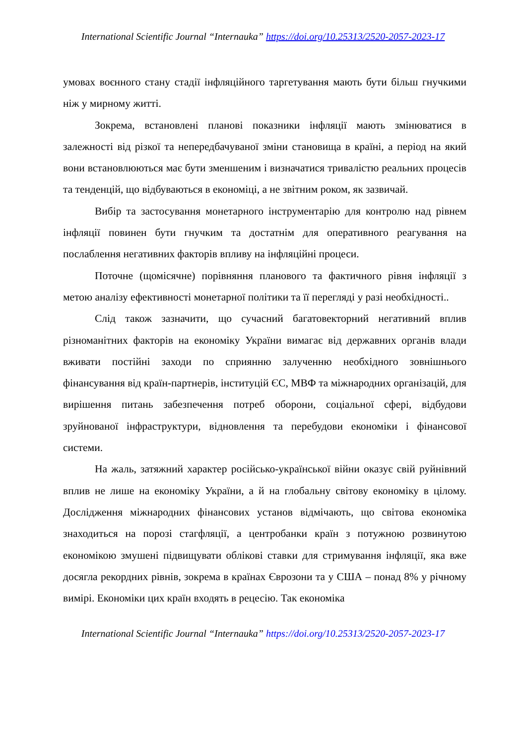International Scientific Journal “Internauka” https://doi.org/10.25313/2520-2057-2023-17
умовах воєнного стану стадії інфляційного таргетування мають бути більш гнучкими ніж у мирному житті.
Зокрема, встановлені планові показники інфляції мають змінюватися в залежності від різкої та непередбачуваної зміни становища в країні, а період на який вони встановлюються має бути зменшеним і визначатися тривалістю реальних процесів та тенденцій, що відбуваються в економіці, а не звітним роком, як зазвичай.
Вибір та застосування монетарного інструментарію для контролю над рівнем інфляції повинен бути гнучким та достатнім для оперативного реагування на послаблення негативних факторів впливу на інфляційні процеси.
Поточне (щомісячне) порівняння планового та фактичного рівня інфляції з метою аналізу ефективності монетарної політики та її перегляді у разі необхідності..
Слід також зазначити, що сучасний багатовекторний негативний вплив різноманітних факторів на економіку України вимагає від державних органів влади вживати постійні заходи по сприянню залученню необхідного зовнішнього фінансування від країн-партнерів, інституцій ЄС, МВФ та міжнародних організацій, для вирішення питань забезпечення потреб оборони, соціальної сфері, відбудови зруйнованої інфраструктури, відновлення та перебудови економіки і фінансової системи.
На жаль, затяжний характер російсько-української війни оказує свій руйнівний вплив не лише на економіку України, а й на глобальну світову економіку в цілому. Дослідження міжнародних фінансових установ відмічають, що світова економіка знаходиться на порозі стагфляції, а центробанки країн з потужною розвинутою економікою змушені підвищувати облікові ставки для стримування інфляції, яка вже досягла рекордних рівнів, зокрема в країнах Єврозони та у США – понад 8% у річному вимірі. Економіки цих країн входять в рецесію. Так економіка
International Scientific Journal “Internauka” https://doi.org/10.25313/2520-2057-2023-17